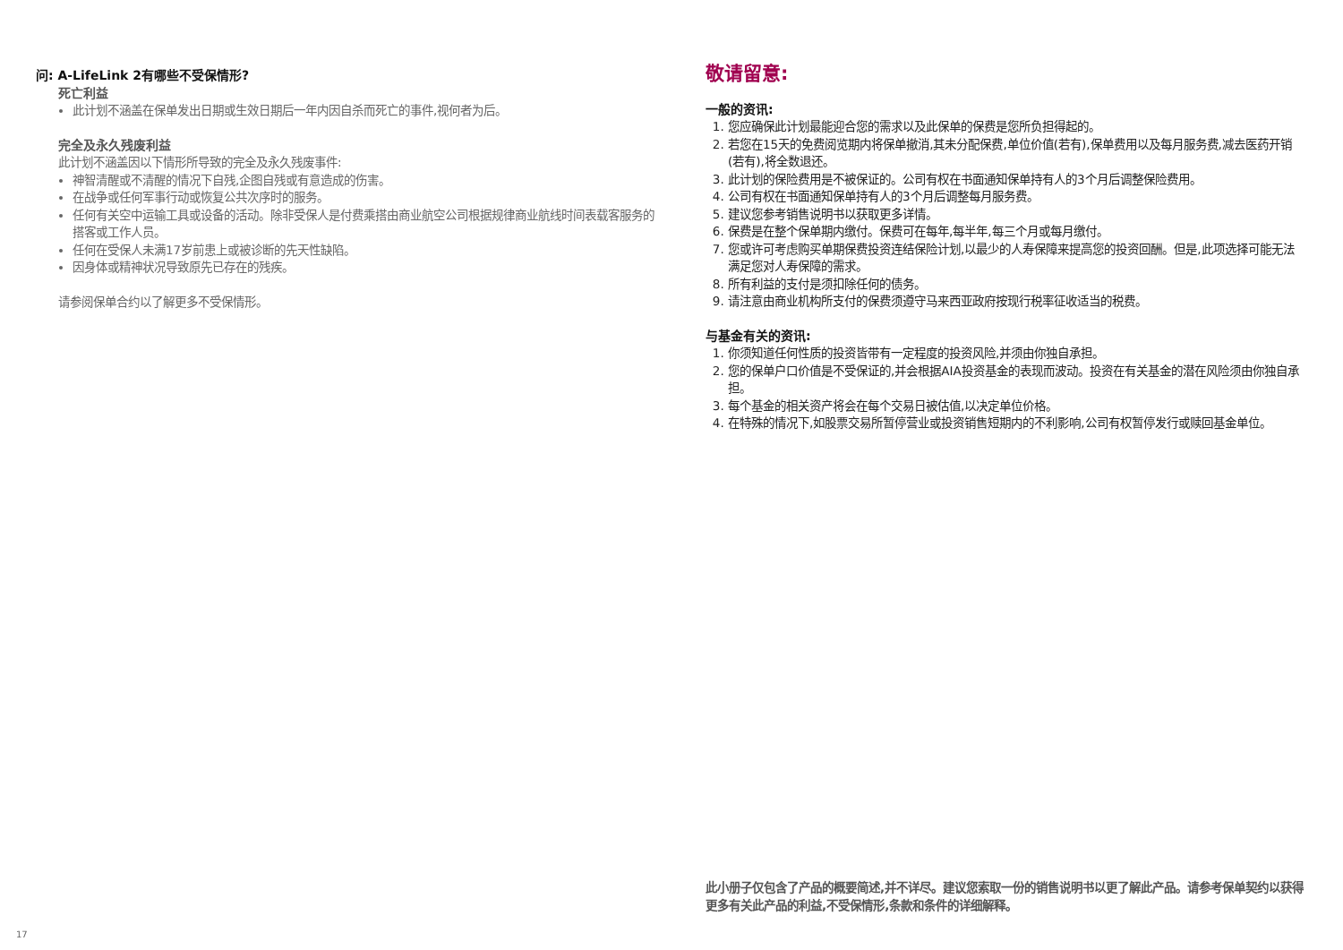问: A-LifeLink 2有哪些不受保情形?
死亡利益
此计划不涵盖在保单发出日期或生效日期后一年内因自杀而死亡的事件,视何者为后。
完全及永久残废利益
此计划不涵盖因以下情形所导致的完全及永久残废事件:
神智清醒或不清醒的情况下自残,企图自残或有意造成的伤害。
在战争或任何军事行动或恢复公共次序时的服务。
任何有关空中运输工具或设备的活动。除非受保人是付费乘搭由商业航空公司根据规律商业航线时间表载客服务的搭客或工作人员。
任何在受保人未满17岁前患上或被诊断的先天性缺陷。
因身体或精神状况导致原先已存在的残疾。
请参阅保单合约以了解更多不受保情形。
敬请留意:
一般的资讯:
1. 您应确保此计划最能迎合您的需求以及此保单的保费是您所负担得起的。
2. 若您在15天的免费阅览期内将保单撤消,其未分配保费,单位价值(若有),保单费用以及每月服务费,减去医药开销(若有),将全数退还。
3. 此计划的保险费用是不被保证的。公司有权在书面通知保单持有人的3个月后调整保险费用。
4. 公司有权在书面通知保单持有人的3个月后调整每月服务费。
5. 建议您参考销售说明书以获取更多详情。
6. 保费是在整个保单期内缴付。保费可在每年,每半年,每三个月或每月缴付。
7. 您或许可考虑购买单期保费投资连结保险计划,以最少的人寿保障来提高您的投资回酬。但是,此项选择可能无法满足您对人寿保障的需求。
8. 所有利益的支付是须扣除任何的债务。
9. 请注意由商业机构所支付的保费须遵守马来西亚政府按现行税率征收适当的税费。
与基金有关的资讯:
1. 你须知道任何性质的投资皆带有一定程度的投资风险,并须由你独自承担。
2. 您的保单户口价值是不受保证的,并会根据AIA投资基金的表现而波动。投资在有关基金的潜在风险须由你独自承担。
3. 每个基金的相关资产将会在每个交易日被估值,以决定单位价格。
4. 在特殊的情况下,如股票交易所暂停营业或投资销售短期内的不利影响,公司有权暂停发行或赎回基金单位。
此小册子仅包含了产品的概要简述,并不详尽。建议您索取一份的销售说明书以更了解此产品。请参考保单契约以获得更多有关此产品的利益,不受保情形,条款和条件的详细解释。
17